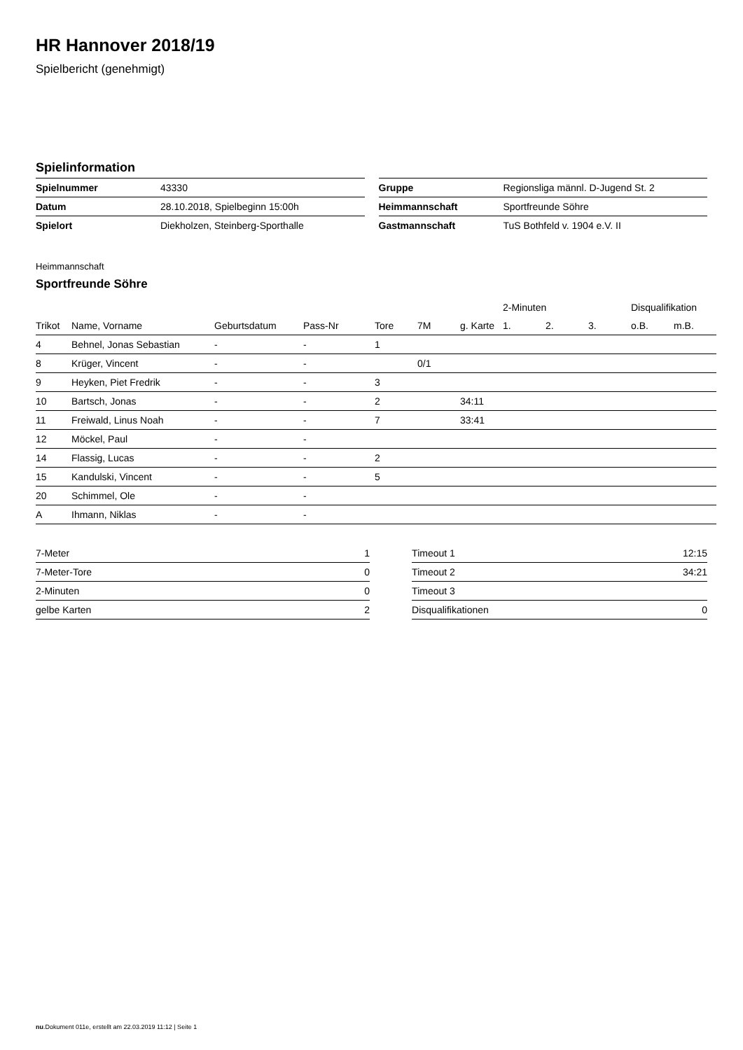HR Hannover 2018/19
Spielbericht (genehmigt)
Spielinformation
| Spielnummer | 43330 |
| Datum | 28.10.2018, Spielbeginn 15:00h |
| Spielort | Diekholzen, Steinberg-Sporthalle |
| Gruppe | Regionsliga männl. D-Jugend St. 2 |
| Heimmannschaft | Sportfreunde Söhre |
| Gastmannschaft | TuS Bothfeld v. 1904 e.V. II |
Heimmannschaft
Sportfreunde Söhre
| | | | | | | | 2-Minuten | | | Disqualifikation | |
| --- | --- | --- | --- | --- | --- | --- | --- | --- | --- | --- | --- |
| Trikot | Name, Vorname | Geburtsdatum | Pass-Nr | Tore | 7M | g. Karte | 1. | 2. | 3. | o.B. | m.B. |
| 4 | Behnel, Jonas Sebastian | - | - | 1 | | | | | | | |
| 8 | Krüger, Vincent | - | - | | 0/1 | | | | | | |
| 9 | Heyken, Piet Fredrik | - | - | 3 | | | | | | | |
| 10 | Bartsch, Jonas | - | - | 2 | | 34:11 | | | | | |
| 11 | Freiwald, Linus Noah | - | - | 7 | | 33:41 | | | | | |
| 12 | Möckel, Paul | - | - | | | | | | | | |
| 14 | Flassig, Lucas | - | - | 2 | | | | | | | |
| 15 | Kandulski, Vincent | - | - | 5 | | | | | | | |
| 20 | Schimmel, Ole | - | - | | | | | | | | |
| A | Ihmann, Niklas | - | - | | | | | | | | |
| 7-Meter | 1 |
| 7-Meter-Tore | 0 |
| 2-Minuten | 0 |
| gelbe Karten | 2 |
| Timeout 1 | 12:15 |
| Timeout 2 | 34:21 |
| Timeout 3 | |
| Disqualifikationen | 0 |
nu.Dokument 011e, erstellt am 22.03.2019 11:12 | Seite 1